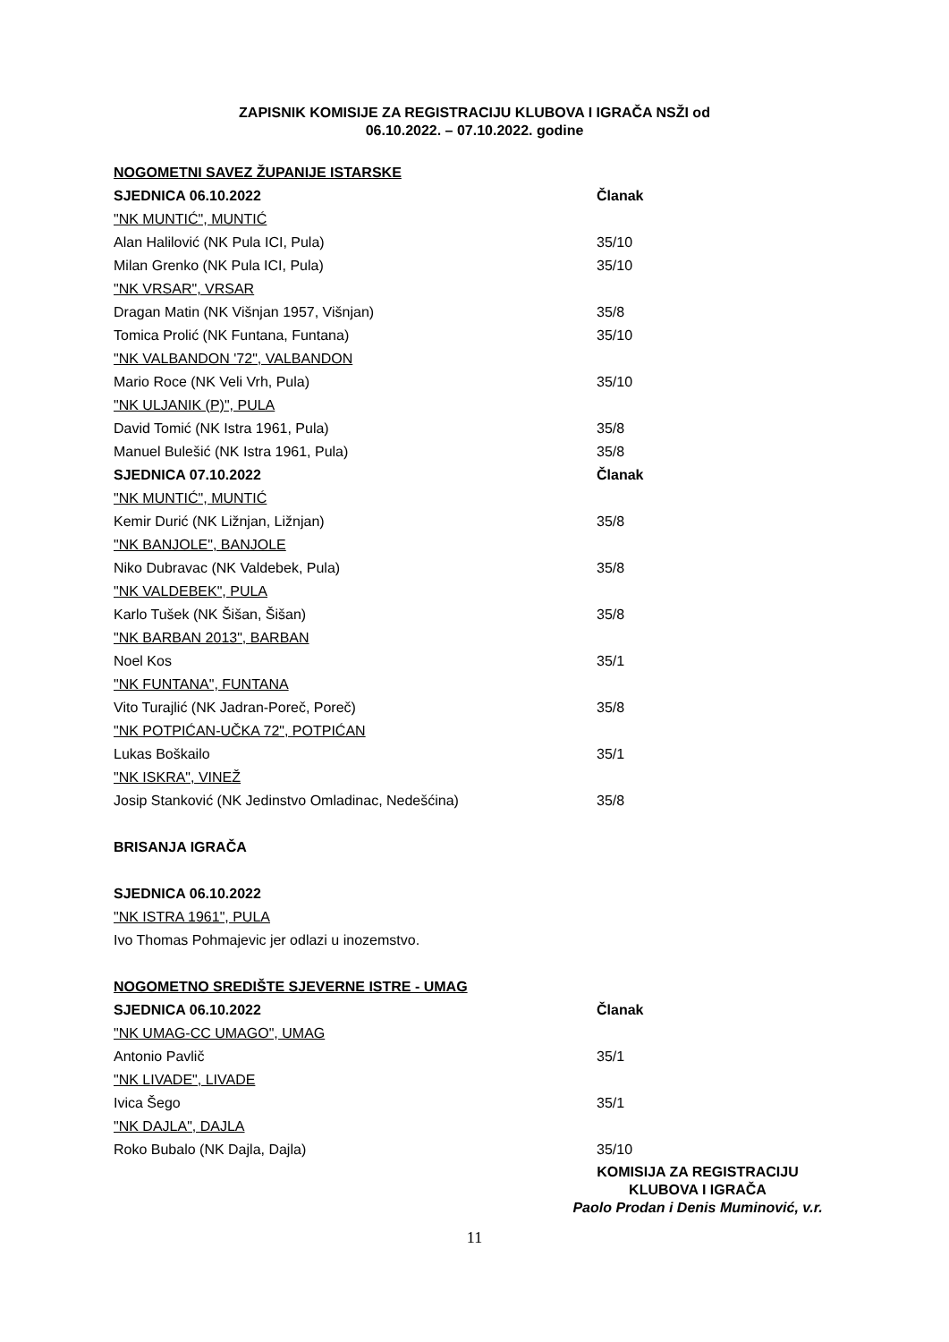ZAPISNIK KOMISIJE ZA REGISTRACIJU KLUBOVA I IGRAČA NSŽI od
06.10.2022. – 07.10.2022. godine
NOGOMETNI SAVEZ ŽUPANIJE ISTARSKE
SJEDNICA 06.10.2022 Članak
"NK MUNTIĆ", MUNTIĆ
Alan Halilović (NK Pula ICI, Pula) 35/10
Milan Grenko (NK Pula ICI, Pula) 35/10
"NK VRSAR", VRSAR
Dragan Matin (NK Višnjan 1957, Višnjan) 35/8
Tomica Prolić (NK Funtana, Funtana) 35/10
"NK VALBANDON '72", VALBANDON
Mario Roce (NK Veli Vrh, Pula) 35/10
"NK ULJANIK (P)", PULA
David Tomić (NK Istra 1961, Pula) 35/8
Manuel Bulešić (NK Istra 1961, Pula) 35/8
SJEDNICA 07.10.2022 Članak
"NK MUNTIĆ", MUNTIĆ
Kemir Durić (NK Ližnjan, Ližnjan) 35/8
"NK BANJOLE", BANJOLE
Niko Dubravac (NK Valdebek, Pula) 35/8
"NK VALDEBEK", PULA
Karlo Tušek (NK Šišan, Šišan) 35/8
"NK BARBAN 2013", BARBAN
Noel Kos 35/1
"NK FUNTANA", FUNTANA
Vito Turajlić (NK Jadran-Poreč, Poreč) 35/8
"NK POTPIĆAN-UČKA 72", POTPIĆAN
Lukas Boškailo 35/1
"NK ISKRA", VINEŽ
Josip Stanković (NK Jedinstvo Omladinac, Nedešćina) 35/8
BRISANJA IGRAČA
SJEDNICA 06.10.2022
"NK ISTRA 1961", PULA
Ivo Thomas Pohmajevic jer odlazi u inozemstvo.
NOGOMETNO SREDIŠTE SJEVERNE ISTRE - UMAG
SJEDNICA 06.10.2022 Članak
"NK UMAG-CC UMAGO", UMAG
Antonio Pavlič 35/1
"NK LIVADE", LIVADE
Ivica Šego 35/1
"NK DAJLA", DAJLA
Roko Bubalo (NK Dajla, Dajla) 35/10
KOMISIJA ZA REGISTRACIJU
KLUBOVA I IGRAČA
Paolo Prodan i Denis Muminović, v.r.
11